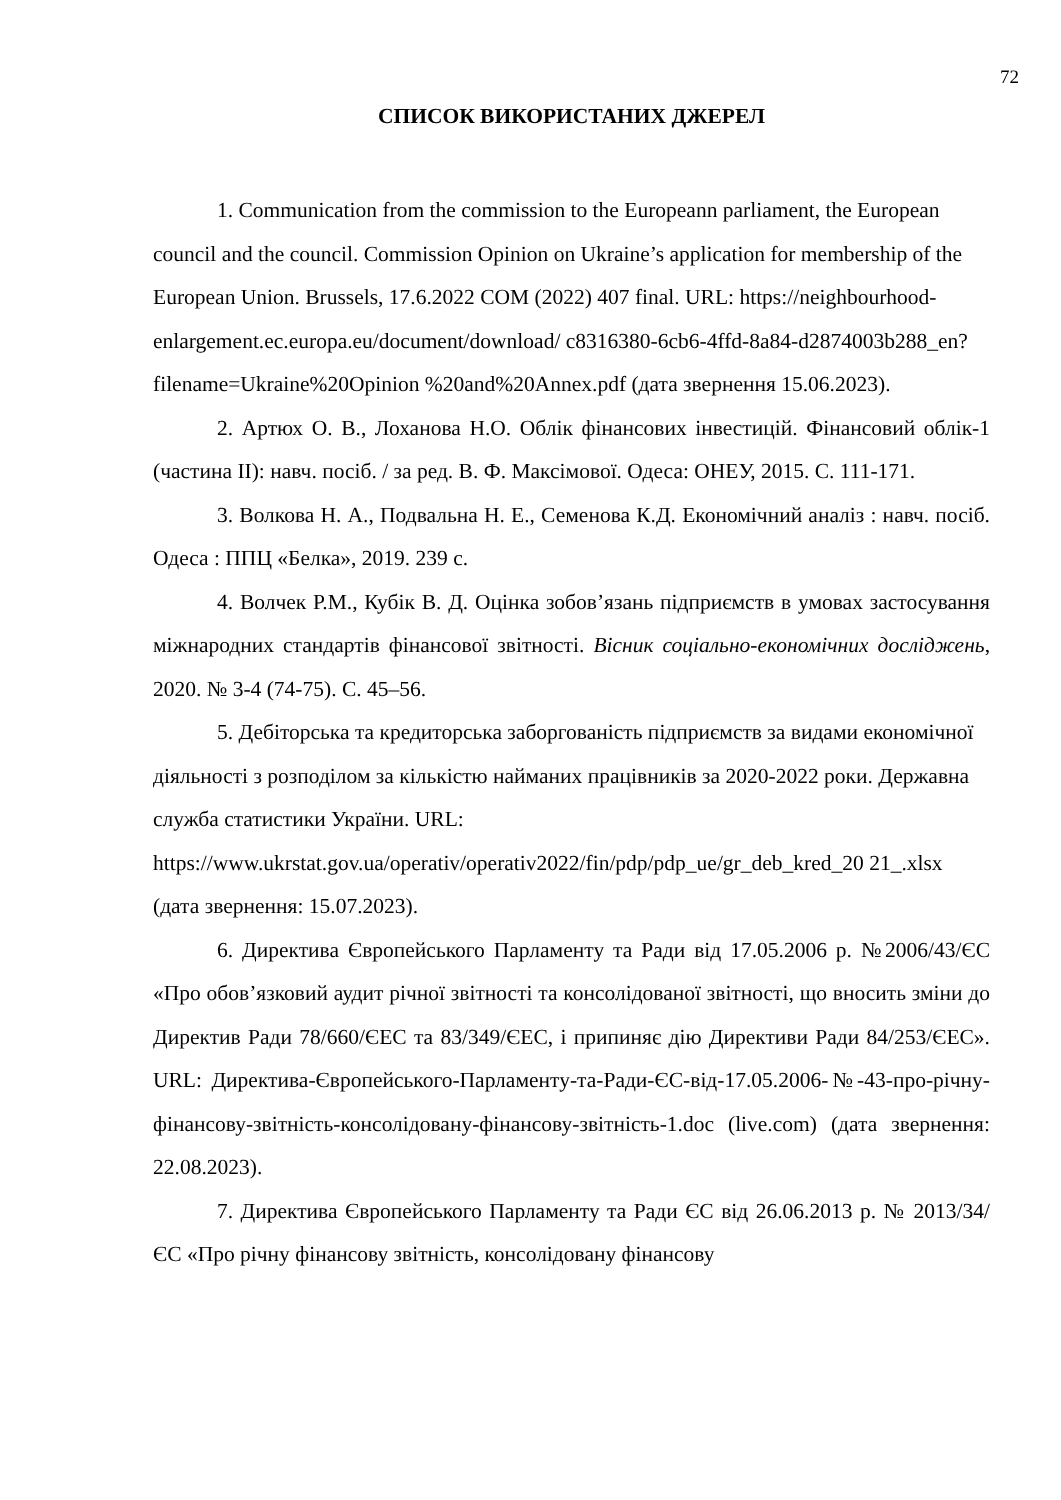72
СПИСОК ВИКОРИСТАНИХ ДЖЕРЕЛ
1. Communication from the commission to the Europeann parliament, the European council and the council. Commission Opinion on Ukraine’s application for membership of the European Union. Brussels, 17.6.2022 COM (2022) 407 final. URL: https://neighbourhood-enlargement.ec.europa.eu/document/download/ c8316380-6cb6-4ffd-8a84-d2874003b288_en?filename=Ukraine%20Opinion %20and%20Annex.pdf (дата звернення 15.06.2023).
2. Артюх О. В., Лоханова Н.О. Облік фінансових інвестицій. Фінансовий облік-1 (частина ІІ): навч. посіб. / за ред. В. Ф. Максімової. Одеса: ОНЕУ, 2015. С. 111-171.
3. Волкова Н. А., Подвальна Н. Е., Семенова К.Д. Економічний аналіз : навч. посіб. Одеса : ППЦ «Белка», 2019. 239 с.
4. Волчек Р.М., Кубік В. Д. Оцінка зобов’язань підприємств в умовах застосування міжнародних стандартів фінансової звітності. Вісник соціально-економічних досліджень, 2020. № 3-4 (74-75). С. 45–56.
5. Дебіторська та кредиторська заборгованість підприємств за видами економічної діяльності з розподілом за кількістю найманих працівників за 2020-2022 роки. Державна служба статистики України. URL: https://www.ukrstat.gov.ua/operativ/operativ2022/fin/pdp/pdp_ue/gr_deb_kred_20 21_.xlsx (дата звернення: 15.07.2023).
6. Директива Європейського Парламенту та Ради від 17.05.2006 р. №2006/43/ЄС «Про обов’язковий аудит річної звітності та консолідованої звітності, що вносить зміни до Директив Ради 78/660/ЄЕС та 83/349/ЄЕС, і припиняє дію Директиви Ради 84/253/ЄЕС». URL: Директива-Європейського-Парламенту-та-Ради-ЄС-від-17.05.2006-№-43-про-річну-фінансову-звітність-консолідовану-фінансову-звітність-1.doc (live.com) (дата звернення: 22.08.2023).
7. Директива Європейського Парламенту та Ради ЄС від 26.06.2013 р. № 2013/34/ЄС «Про річну фінансову звітність, консолідовану фінансову